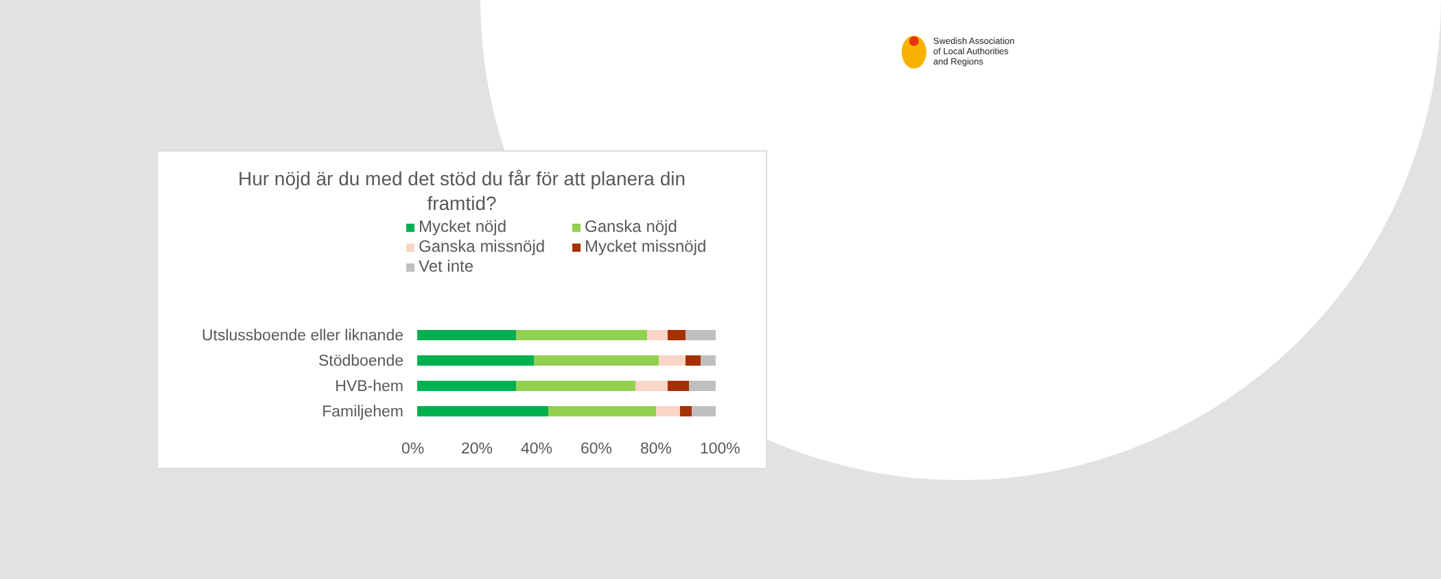Swedish Association
of Local Authorities
and Regions
Hur nöjd är du med det stöd du får för att planera din framtid?
Mycket nöjd
Ganska nöjd
Ganska missnöjd
Mycket missnöjd
Vet inte
Utslussboende eller liknande
Stödboende
HVB-hem
Familjehem
0% 20% 40% 60% 80% 100%